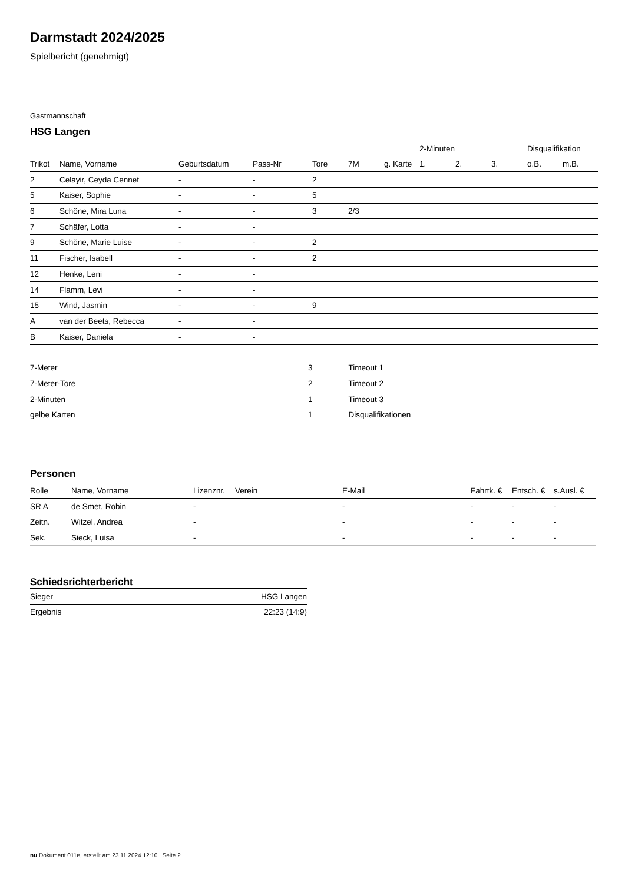Darmstadt 2024/2025
Spielbericht (genehmigt)
Gastmannschaft
HSG Langen
| | | | | | | | 2-Minuten | | | Disqualifikation | |
| --- | --- | --- | --- | --- | --- | --- | --- | --- | --- | --- | --- |
| Trikot | Name, Vorname | Geburtsdatum | Pass-Nr | Tore | 7M | g. Karte | 1. | 2. | 3. | o.B. | m.B. |
| 2 | Celayir, Ceyda Cennet | - | - | 2 | | | | | | | |
| 5 | Kaiser, Sophie | - | - | 5 | | | | | | | |
| 6 | Schöne, Mira Luna | - | - | 3 | 2/3 | | | | | | |
| 7 | Schäfer, Lotta | - | - | | | | | | | | |
| 9 | Schöne, Marie Luise | - | - | 2 | | | | | | | |
| 11 | Fischer, Isabell | - | - | 2 | | | | | | | |
| 12 | Henke, Leni | - | - | | | | | | | | |
| 14 | Flamm, Levi | - | - | | | | | | | | |
| 15 | Wind, Jasmin | - | - | 9 | | | | | | | |
| A | van der Beets, Rebecca | - | - | | | | | | | | |
| B | Kaiser, Daniela | - | - | | | | | | | | |
| 7-Meter | 3 |
| 7-Meter-Tore | 2 |
| 2-Minuten | 1 |
| gelbe Karten | 1 |
| Timeout 1 |
| Timeout 2 |
| Timeout 3 |
| Disqualifikationen |
Personen
| Rolle | Name, Vorname | Lizenznr. | Verein | E-Mail | Fahrtk. € | Entsch. € | s.Ausl. € |
| --- | --- | --- | --- | --- | --- | --- | --- |
| SR A | de Smet, Robin | - | | - | - | - | - |
| Zeitn. | Witzel, Andrea | - | | - | - | - | - |
| Sek. | Sieck, Luisa | - | | - | - | - | - |
Schiedsrichterbericht
| Sieger | HSG Langen |
| Ergebnis | 22:23 (14:9) |
nu.Dokument 011e, erstellt am 23.11.2024 12:10 | Seite 2